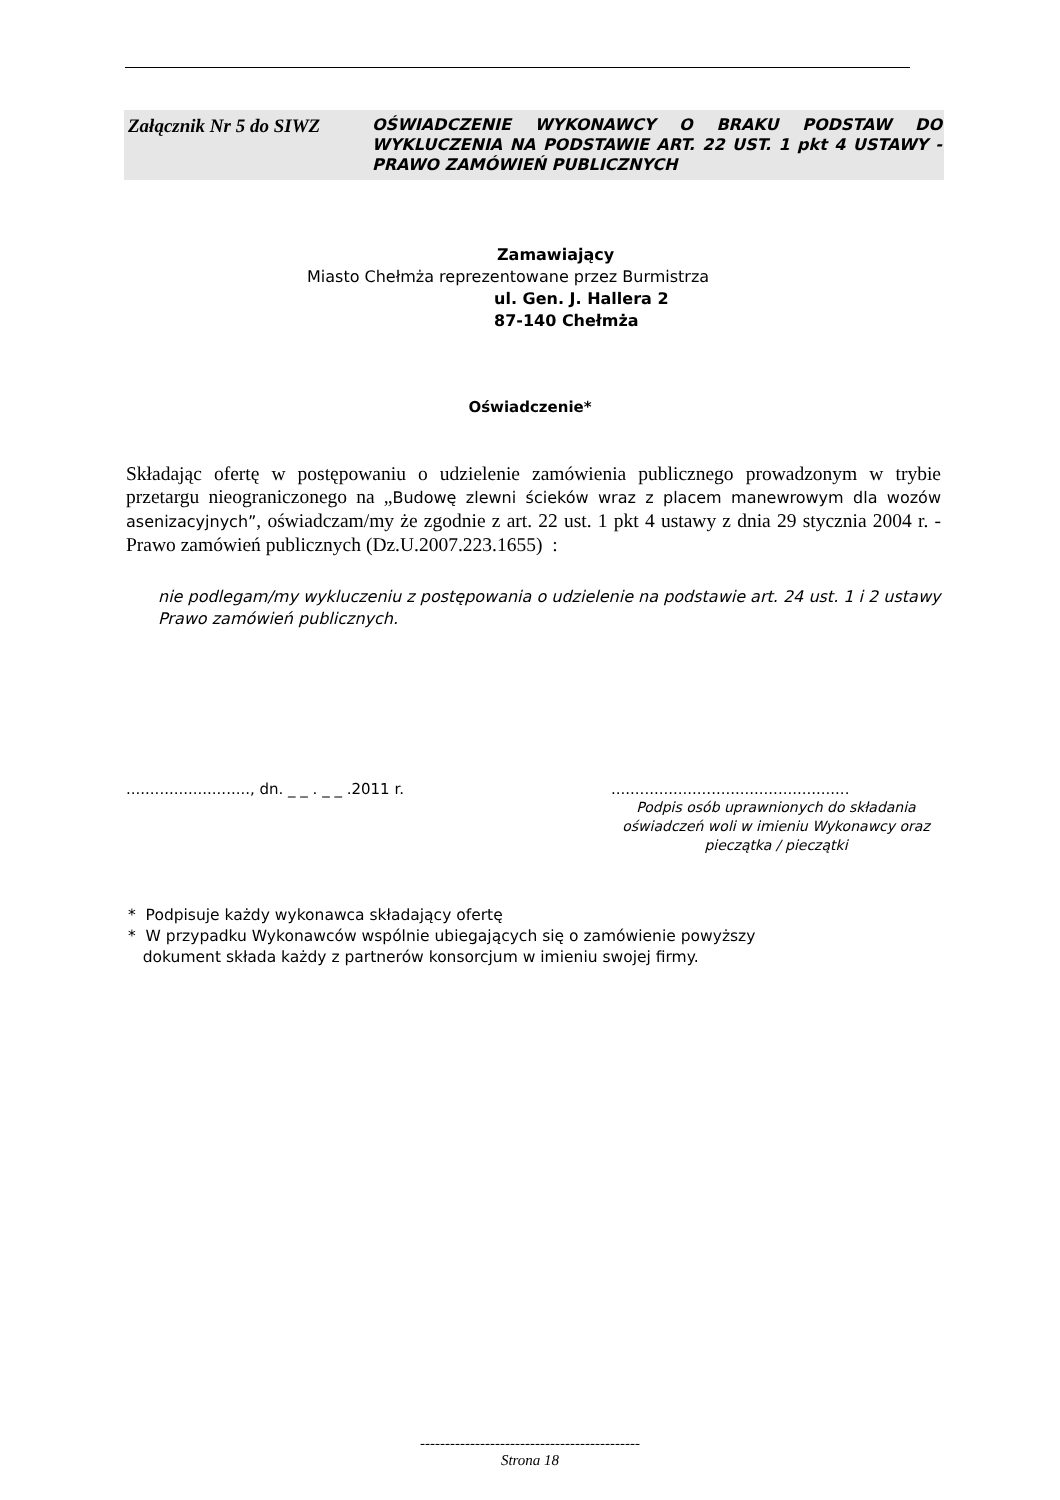Załącznik Nr 5 do SIWZ
OŚWIADCZENIE WYKONAWCY O BRAKU PODSTAW DO WYKLUCZENIA NA PODSTAWIE ART. 22 UST. 1 pkt 4 USTAWY - PRAWO ZAMÓWIEŃ PUBLICZNYCH
Zamawiający
Miasto Chełmża reprezentowane przez Burmistrza
ul. Gen. J. Hallera 2
87-140 Chełmża
Oświadczenie*
Składając ofertę w postępowaniu o udzielenie zamówienia publicznego prowadzonym w trybie przetargu nieograniczonego na „Budowę zlewni ścieków wraz z placem manewrowym dla wozów asenizacyjnych”, oświadczam/my że zgodnie z art. 22 ust. 1 pkt 4 ustawy z dnia 29 stycznia 2004 r. - Prawo zamówień publicznych (Dz.U.2007.223.1655) :
nie podlegam/my wykluczeniu z postępowania o udzielenie na podstawie art. 24 ust. 1 i 2 ustawy Prawo zamówień publicznych.
.........................., dn. _ _ . _ _ .2011 r.
..................................................
Podpis osób uprawnionych do składania oświadczeń woli w imieniu Wykonawcy oraz pieczątka / pieczątki
* Podpisuje każdy wykonawca składający ofertę
* W przypadku Wykonawców wspólnie ubiegających się o zamówienie powyższy
dokument składa każdy z partnerów konsorcjum w imieniu swojej firmy.
--------------------------------------------
Strona 18